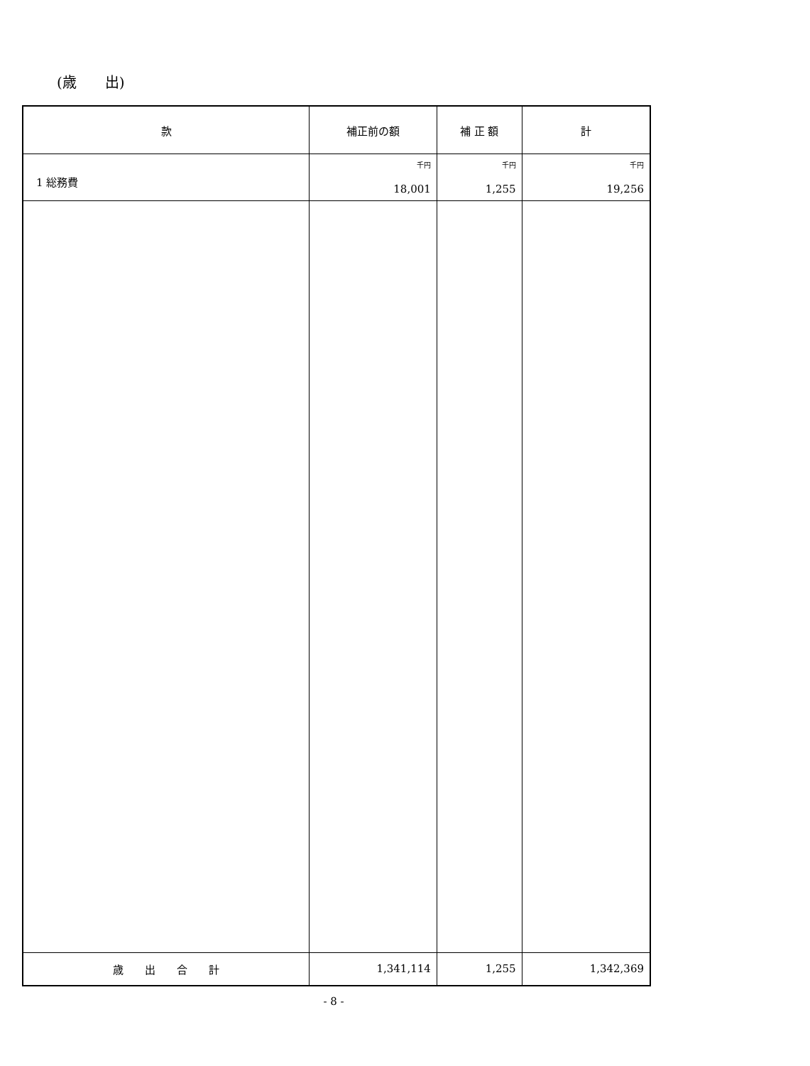(歳　　出)
| 款 | 補正前の額 | 補 正 額 | 計 |
| --- | --- | --- | --- |
| 1 総務費 | 千円 18,001 | 千円 1,255 | 千円 19,256 |
| 歳 出 合 計 | 1,341,114 | 1,255 | 1,342,369 |
- 8 -